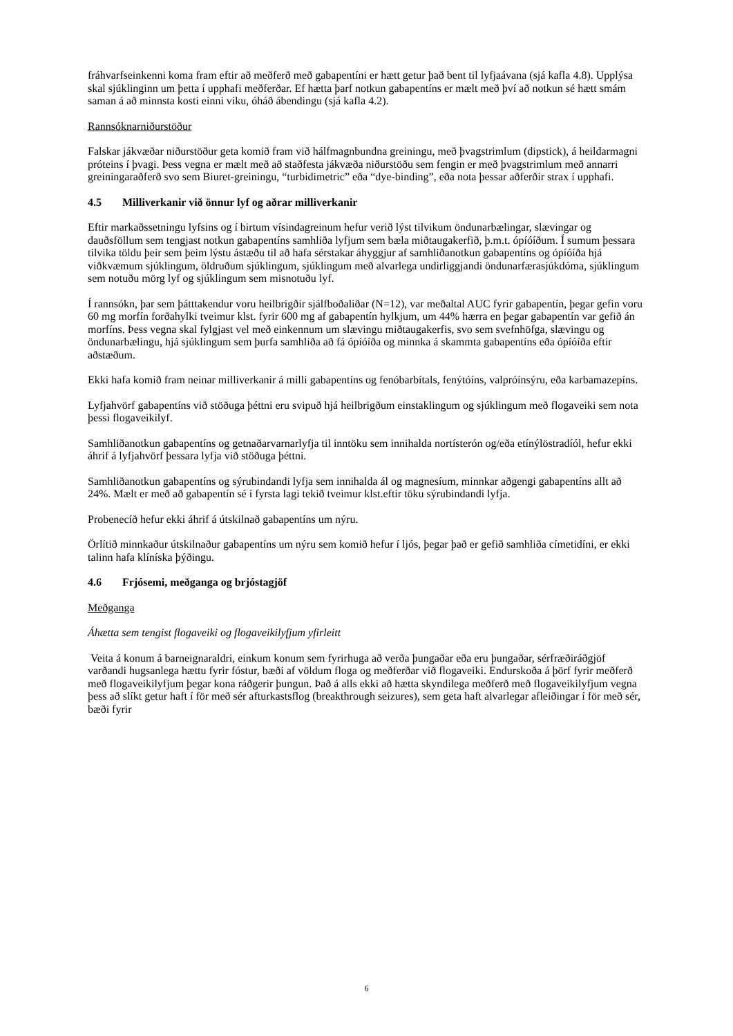fráhvarfseinkenni koma fram eftir að meðferð með gabapentíni er hætt getur það bent til lyfjaávana (sjá kafla 4.8). Upplýsa skal sjúklinginn um þetta í upphafi meðferðar. Ef hætta þarf notkun gabapentíns er mælt með því að notkun sé hætt smám saman á að minnsta kosti einni viku, óháð ábendingu (sjá kafla 4.2).
Rannsóknarniðurstöður
Falskar jákvæðar niðurstöður geta komið fram við hálfmagnbundna greiningu, með þvagstrimlum (dipstick), á heildarmagni próteins í þvagi. Þess vegna er mælt með að staðfesta jákvæða niðurstöðu sem fengin er með þvagstrimlum með annarri greiningaraðferð svo sem Biuret-greiningu, “turbidimetric” eða “dye-binding”, eða nota þessar aðferðir strax í upphafi.
4.5 Milliverkanir við önnur lyf og aðrar milliverkanir
Eftir markaðssetningu lyfsins og í birtum vísindagreinum hefur verið lýst tilvikum öndunarbælingar, slævingar og dauðsföllum sem tengjast notkun gabapentíns samhliða lyfjum sem bæla miðtaugakerfið, þ.m.t. ópíóíðum. Í sumum þessara tilvika töldu þeir sem þeim lýstu ástæðu til að hafa sérstakar áhyggjur af samhliðanotkun gabapentíns og ópíóíða hjá viðkvæmum sjúklingum, öldruðum sjúklingum, sjúklingum með alvarlega undirliggjandi öndunarfærasjúkdóma, sjúklingum sem notuðu mörg lyf og sjúklingum sem misnotuðu lyf.
Í rannsókn, þar sem þátttakendur voru heilbrigðir sjálfboðaliðar (N=12), var meðaltal AUC fyrir gabapentín, þegar gefin voru 60 mg morfín forðahylki tveimur klst. fyrir 600 mg af gabapentín hylkjum, um 44% hærra en þegar gabapentín var gefið án morfíns. Þess vegna skal fylgjast vel með einkennum um slævingu miðtaugakerfis, svo sem svefnhöfga, slævingu og öndunarbælingu, hjá sjúklingum sem þurfa samhliða að fá ópíóíða og minnka á skammta gabapentíns eða ópíóíða eftir aðstæðum.
Ekki hafa komið fram neinar milliverkanir á milli gabapentíns og fenóbarbítals, fenýtóíns, valpróínsýru, eða karbamazepíns.
Lyfjahvörf gabapentíns við stöðuga þéttni eru svipuð hjá heilbrigðum einstaklingum og sjúklingum með flogaveiki sem nota þessi flogaveikilyf.
Samhliðanotkun gabapentíns og getnaðarvarnarlyfja til inntöku sem innihalda nortísterón og/eða etínýlöstradíól, hefur ekki áhrif á lyfjahvörf þessara lyfja við stöðuga þéttni.
Samhliðanotkun gabapentíns og sýrubindandi lyfja sem innihalda ál og magnesíum, minnkar aðgengi gabapentíns allt að 24%. Mælt er með að gabapentín sé í fyrsta lagi tekið tveimur klst.eftir töku sýrubindandi lyfja.
Probenecíð hefur ekki áhrif á útskilnað gabapentíns um nýru.
Örlítið minnkaður útskilnaður gabapentíns um nýru sem komið hefur í ljós, þegar það er gefið samhliða címetidíni, er ekki talinn hafa klíníska þýðingu.
4.6 Frjósemi, meðganga og brjóstagjöf
Meðganga
Áhætta sem tengist flogaveiki og flogaveikilyfjum yfirleitt
Veita á konum á barneignaraldri, einkum konum sem fyrirhuga að verða þungaðar eða eru þungaðar, sérfræðiráðgjöf varðandi hugsanlega hættu fyrir fóstur, bæði af völdum floga og meðferðar við flogaveiki. Endurskoða á þörf fyrir meðferð með flogaveikilyfjum þegar kona ráðgerir þungun. Það á alls ekki að hætta skyndilega meðferð með flogaveikilyfjum vegna þess að slíkt getur haft í för með sér afturkastsflog (breakthrough seizures), sem geta haft alvarlegar afleiðingar í för með sér, bæði fyrir
6